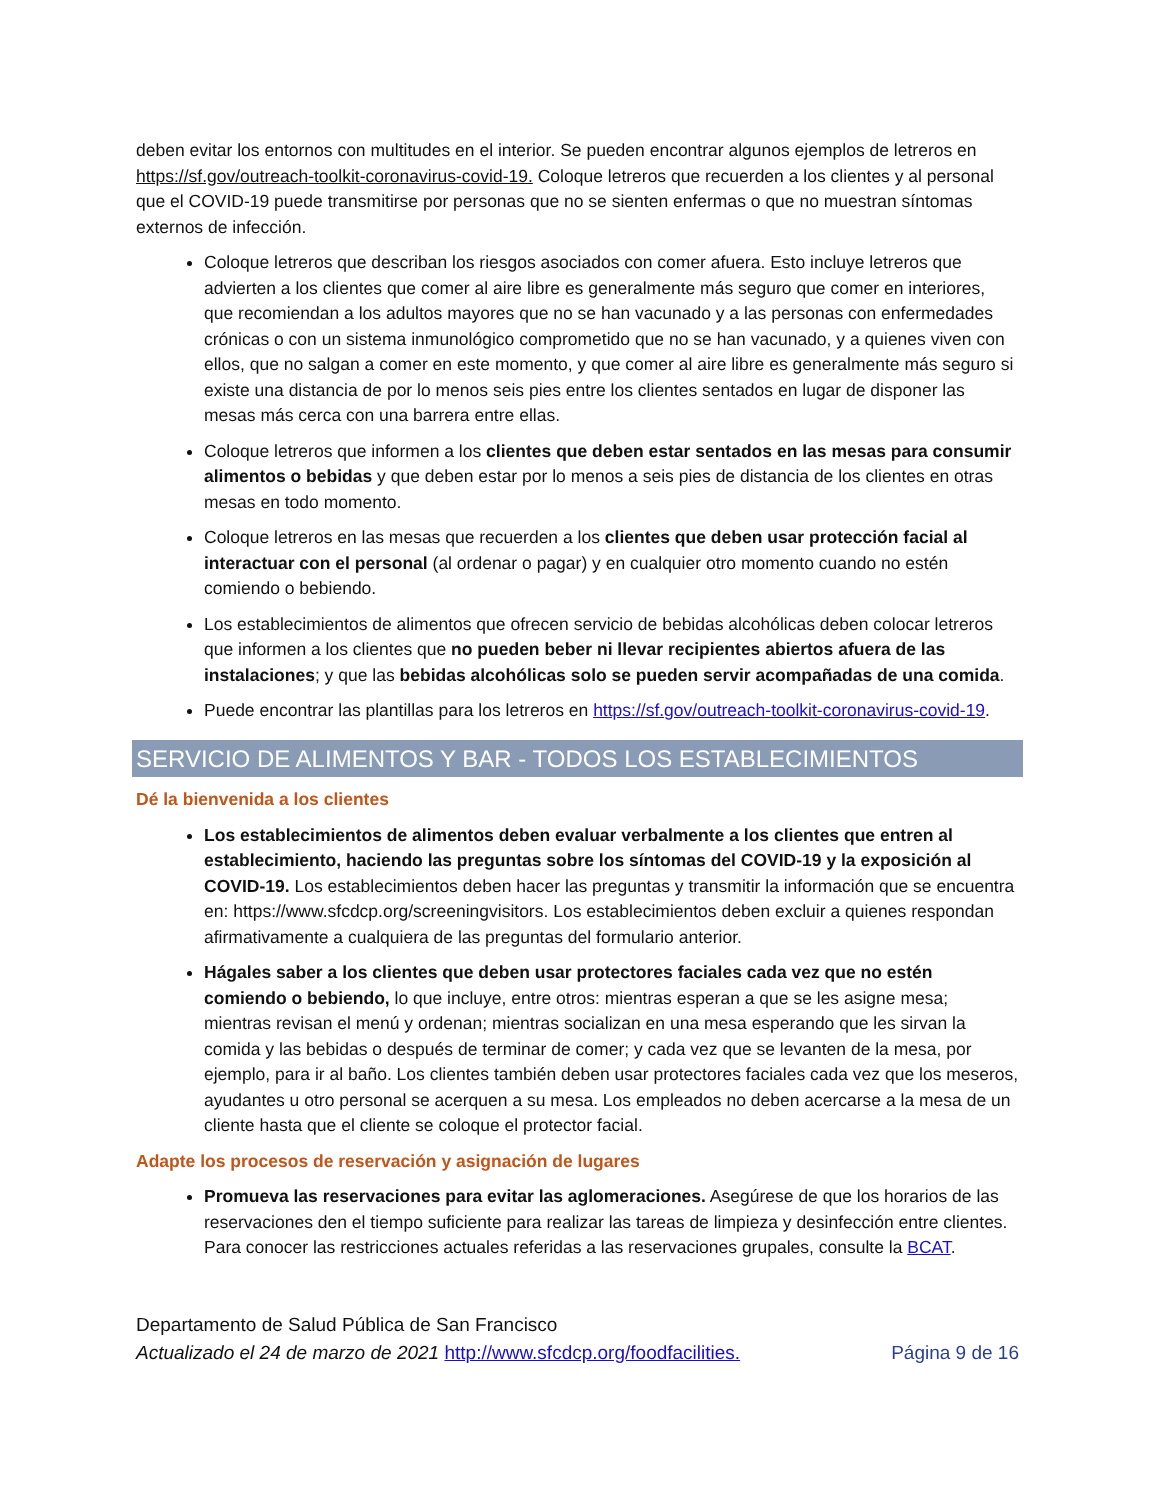deben evitar los entornos con multitudes en el interior. Se pueden encontrar algunos ejemplos de letreros en https://sf.gov/outreach-toolkit-coronavirus-covid-19. Coloque letreros que recuerden a los clientes y al personal que el COVID-19 puede transmitirse por personas que no se sienten enfermas o que no muestran síntomas externos de infección.
Coloque letreros que describan los riesgos asociados con comer afuera. Esto incluye letreros que advierten a los clientes que comer al aire libre es generalmente más seguro que comer en interiores, que recomiendan a los adultos mayores que no se han vacunado y a las personas con enfermedades crónicas o con un sistema inmunológico comprometido que no se han vacunado, y a quienes viven con ellos, que no salgan a comer en este momento, y que comer al aire libre es generalmente más seguro si existe una distancia de por lo menos seis pies entre los clientes sentados en lugar de disponer las mesas más cerca con una barrera entre ellas.
Coloque letreros que informen a los clientes que deben estar sentados en las mesas para consumir alimentos o bebidas y que deben estar por lo menos a seis pies de distancia de los clientes en otras mesas en todo momento.
Coloque letreros en las mesas que recuerden a los clientes que deben usar protección facial al interactuar con el personal (al ordenar o pagar) y en cualquier otro momento cuando no estén comiendo o bebiendo.
Los establecimientos de alimentos que ofrecen servicio de bebidas alcohólicas deben colocar letreros que informen a los clientes que no pueden beber ni llevar recipientes abiertos afuera de las instalaciones; y que las bebidas alcohólicas solo se pueden servir acompañadas de una comida.
Puede encontrar las plantillas para los letreros en https://sf.gov/outreach-toolkit-coronavirus-covid-19.
SERVICIO DE ALIMENTOS Y BAR - TODOS LOS ESTABLECIMIENTOS
Dé la bienvenida a los clientes
Los establecimientos de alimentos deben evaluar verbalmente a los clientes que entren al establecimiento, haciendo las preguntas sobre los síntomas del COVID-19 y la exposición al COVID-19. Los establecimientos deben hacer las preguntas y transmitir la información que se encuentra en: https://www.sfcdcp.org/screeningvisitors. Los establecimientos deben excluir a quienes respondan afirmativamente a cualquiera de las preguntas del formulario anterior.
Hágales saber a los clientes que deben usar protectores faciales cada vez que no estén comiendo o bebiendo, lo que incluye, entre otros: mientras esperan a que se les asigne mesa; mientras revisan el menú y ordenan; mientras socializan en una mesa esperando que les sirvan la comida y las bebidas o después de terminar de comer; y cada vez que se levanten de la mesa, por ejemplo, para ir al baño. Los clientes también deben usar protectores faciales cada vez que los meseros, ayudantes u otro personal se acerquen a su mesa. Los empleados no deben acercarse a la mesa de un cliente hasta que el cliente se coloque el protector facial.
Adapte los procesos de reservación y asignación de lugares
Promueva las reservaciones para evitar las aglomeraciones. Asegúrese de que los horarios de las reservaciones den el tiempo suficiente para realizar las tareas de limpieza y desinfección entre clientes. Para conocer las restricciones actuales referidas a las reservaciones grupales, consulte la BCAT.
Departamento de Salud Pública de San Francisco
Actualizado el 24 de marzo de 2021 http://www.sfcdcp.org/foodfacilities. Página 9 de 16